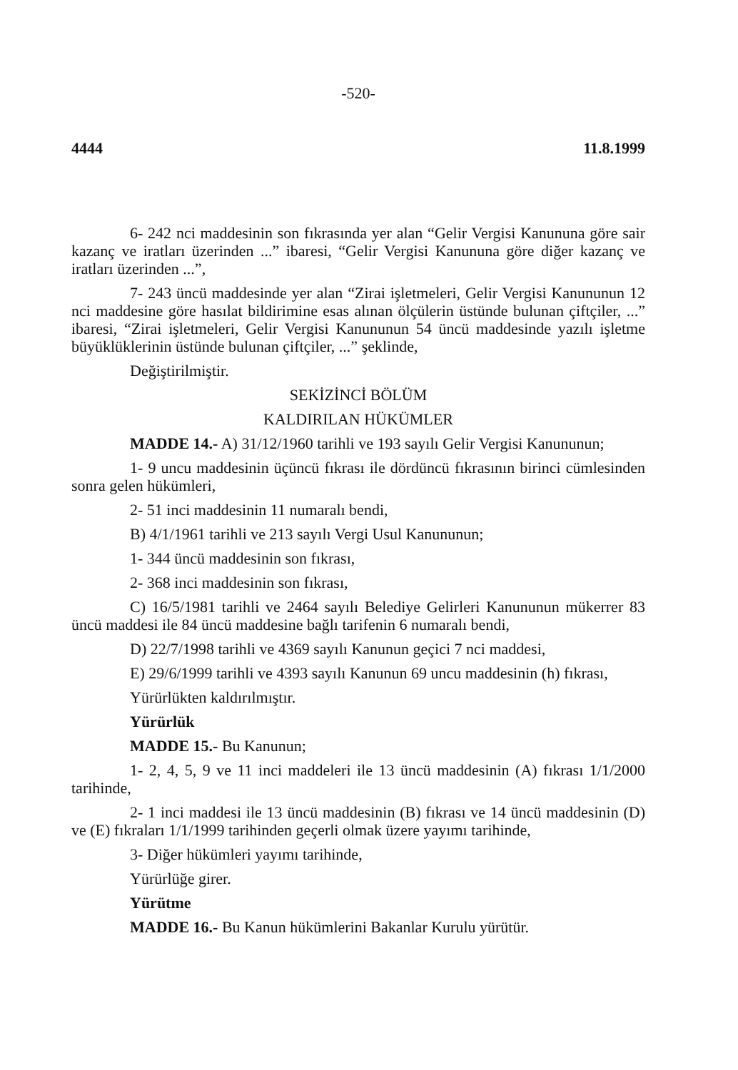-520-
4444 11.8.1999
6- 242 nci maddesinin son fıkrasında yer alan “Gelir Vergisi Kanununa göre sair kazanç ve iratları üzerinden ...” ibaresi, “Gelir Vergisi Kanununa göre diğer kazanç ve iratları üzerinden ...”,
7- 243 üncü maddesinde yer alan “Zirai işletmeleri, Gelir Vergisi Kanununun 12 nci maddesine göre hasılat bildirimine esas alınan ölçülerin üstünde bulunan çiftçiler, ...” ibaresi, “Zirai işletmeleri, Gelir Vergisi Kanununun 54 üncü maddesinde yazılı işletme büyüklüklerinin üstünde bulunan çiftçiler, ...” şeklinde,
Değiştirilmiştir.
SEKİZİNCİ BÖLÜM
KALDIRILAN HÜKÜMLER
MADDE 14.- A) 31/12/1960 tarihli ve 193 sayılı Gelir Vergisi Kanununun;
1- 9 uncu maddesinin üçüncü fıkrası ile dördüncü fıkrasının birinci cümlesinden sonra gelen hükümleri,
2- 51 inci maddesinin 11 numaralı bendi,
B) 4/1/1961 tarihli ve 213 sayılı Vergi Usul Kanununun;
1- 344 üncü maddesinin son fıkrası,
2- 368 inci maddesinin son fıkrası,
C) 16/5/1981 tarihli ve 2464 sayılı Belediye Gelirleri Kanununun mükerrer 83 üncü maddesi ile 84 üncü maddesine bağlı tarifenin 6 numaralı bendi,
D) 22/7/1998 tarihli ve 4369 sayılı Kanunun geçici 7 nci maddesi,
E) 29/6/1999 tarihli ve 4393 sayılı Kanunun 69 uncu maddesinin (h) fıkrası,
Yürürlükten kaldırılmıştır.
Yürürlük
MADDE 15.- Bu Kanunun;
1- 2, 4, 5, 9 ve 11 inci maddeleri ile 13 üncü maddesinin (A) fıkrası 1/1/2000 tarihinde,
2- 1 inci maddesi ile 13 üncü maddesinin (B) fıkrası ve 14 üncü maddesinin (D) ve (E) fıkraları 1/1/1999 tarihinden geçerli olmak üzere yayımı tarihinde,
3- Diğer hükümleri yayımı tarihinde,
Yürürlüğe girer.
Yürütme
MADDE 16.- Bu Kanun hükümlerini Bakanlar Kurulu yürütür.